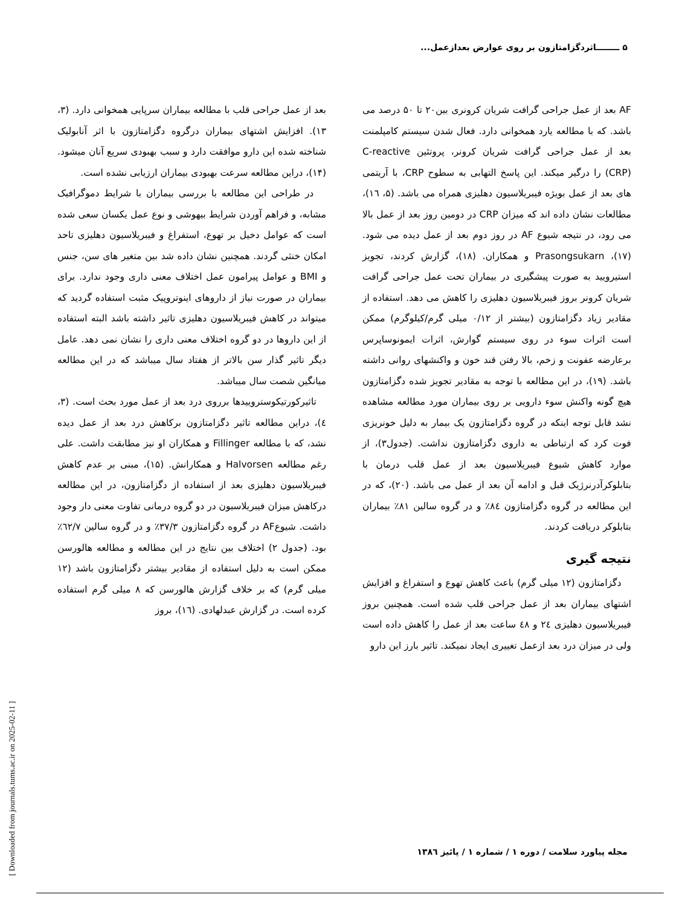۵ ــــــــاثردگزامتازون بر روی عوارض بعدازعمل...
[ Downloaded from journals.tums.ac.ir on 2025-02-11 ]
بعد از عمل جراحی قلب با مطالعه بیماران سرپایی همخوانی دارد. (۳، ۱۳). افزایش اشتهای بیماران درگروه دگزامتازون با اثر آنابولیک شناخته شده این دارو موافقت دارد و سبب بهبودی سریع آنان میشود. (۱۴)، دراین مطالعه سرعت بهبودی بیماران ارزیابی نشده است.
در طراحی این مطالعه با بررسی بیماران با شرایط دموگرافیک مشابه، و فراهم آوردن شرایط بیهوشی و نوع عمل یکسان سعی شده است که عوامل دخیل بر تهوع، استفراغ و فیبریلاسیون دهلیزی تاحد امکان خنثی گردند. همچنین نشان داده شد بین متغیر های سن، جنس و BMI و عوامل پیرامون عمل اختلاف معنی داری وجود ندارد. برای بیماران در صورت نیاز از داروهای اینوتروپیک مثبت استفاده گردید که میتواند در کاهش فیبریلاسیون دهلیزی تاثیر داشته باشد البته استفاده از این داروها در دو گروه اختلاف معنی داری را نشان نمی دهد. عامل دیگر تاثیر گذار سن بالاتر از هفتاد سال میباشد که در این مطالعه میانگین شصت سال میباشد.
تاثیرکورتیکوستروییدها برروی درد بعد از عمل مورد بحث است. (۳، ٤)، دراین مطالعه تاثیر دگزامتازون برکاهش درد بعد از عمل دیده نشد، که با مطالعه Fillinger و همکاران او نیز مطابقت داشت. علی رغم مطالعه Halvorsen و همکارانش. (۱۵)، مبنی بر عدم کاهش فیبریلاسیون دهلیزی بعد از استفاده از دگزامتازون، در این مطالعه درکاهش میزان فیبریلاسیون در دو گروه درمانی تفاوت معنی دار وجود داشت. شیوعAF در گروه دگزامتازون ۳۷/۳٪ و در گروه سالین ٦۲/۷٪ بود. (جدول ۲) اختلاف بین نتایج در این مطالعه و مطالعه هالورسن ممکن است به دلیل استفاده از مقادیر بیشتر دگزامتازون باشد (۱۲ میلی گرم) که بر خلاف گزارش هالورسن که ۸ میلی گرم استفاده کرده است. در گزارش عبدلهادی. (۱٦)، بروز
AF بعد از عمل جراحی گرافت شریان کرونری بین۲۰ تا ۵۰ درصد می باشد. که با مطالعه یارد همخوانی دارد. فعال شدن سیستم کامپلمنت بعد از عمل جراحی گرافت شریان کرونر، پروتئین C-reactive (CRP) را درگیر میکند. این پاسخ التهابی به سطوح CRP، با آریتمی های بعد از عمل بویژه فیبریلاسیون دهلیزی همراه می باشد. (۵، ۱٦)، مطالعات نشان داده اند که میزان CRP در دومین روز بعد از عمل بالا می رود، در نتیجه شیوع AF در روز دوم بعد از عمل دیده می شود. (۱۷)، Prasongsukarn و همکاران. (۱۸)، گزارش کردند، تجویز استیرویید به صورت پیشگیری در بیماران تحت عمل جراحی گرافت شریان کرونر بروز فیبریلاسیون دهلیزی را کاهش می دهد. استفاده از مقادیر زیاد دگزامتازون (بیشتر از ۰/۱۲ میلی گرم/کیلوگرم) ممکن است اثرات سوء در روی سیستم گوارش، اثرات ایمونوساپرس برعارضه عفونت و زخم، بالا رفتن قند خون و واکنشهای روانی داشته باشد. (۱۹)، در این مطالعه با توجه به مقادیر تجویز شده دگزامتازون هیچ گونه واکنش سوء دارویی بر روی بیماران مورد مطالعه مشاهده نشد قابل توجه اینکه در گروه دگزامتازون یک بیمار به دلیل خونریزی فوت کرد که ارتباطی به داروی دگزامتازون نداشت. (جدول۳)، از موارد کاهش شیوع فیبریلاسیون بعد از عمل قلب درمان با بتابلوکرآدرنرژیک قبل و ادامه آن بعد از عمل می باشد. (۲۰)، که در این مطالعه در گروه دگزامتازون ۸٤٪ و در گروه سالین ۸۱٪ بیماران بتابلوکر دریافت کردند.
نتیجه گیری
دگزامتازون (۱۲ میلی گرم) باعث کاهش تهوع و استفراغ و افزایش اشتهای بیماران بعد از عمل جراحی قلب شده است. همچنین بروز فیبریلاسیون دهلیزی ۲٤ و ٤۸ ساعت بعد از عمل را کاهش داده است ولی در میزان درد بعد ازعمل تغییری ایجاد نمیکند. تاثیر بارز این دارو
مجله پیاورد سلامت / دوره ۱ / شماره ۱ / پائیز ۱۳۸٦